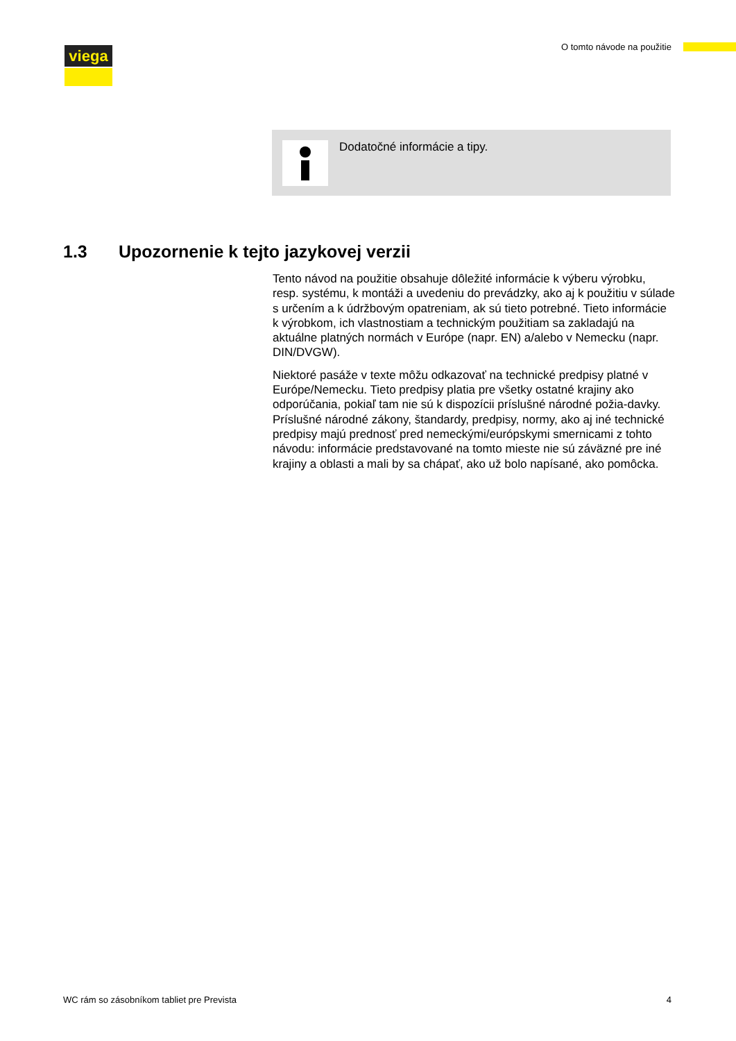viega O tomto návode na použitie
Dodatočné informácie a tipy.
1.3 Upozornenie k tejto jazykovej verzii
Tento návod na použitie obsahuje dôležité informácie k výberu výrobku, resp. systému, k montáži a uvedeniu do prevádzky, ako aj k použitiu v súlade s určením a k údržbovým opatreniam, ak sú tieto potrebné. Tieto informácie k výrobkom, ich vlastnostiam a technickým použitiam sa zakladajú na aktuálne platných normách v Európe (napr. EN) a/alebo v Nemecku (napr. DIN/DVGW).
Niektoré pasáže v texte môžu odkazovať na technické predpisy platné v Európe/Nemecku. Tieto predpisy platia pre všetky ostatné krajiny ako odporúčania, pokiaľ tam nie sú k dispozícii príslušné národné požia-davky. Príslušné národné zákony, štandardy, predpisy, normy, ako aj iné technické predpisy majú prednosť pred nemeckými/európskymi smernicami z tohto návodu: informácie predstavované na tomto mieste nie sú záväzné pre iné krajiny a oblasti a mali by sa chápať, ako už bolo napísané, ako pomôcka.
WC rám so zásobníkom tabliet pre Prevista 4